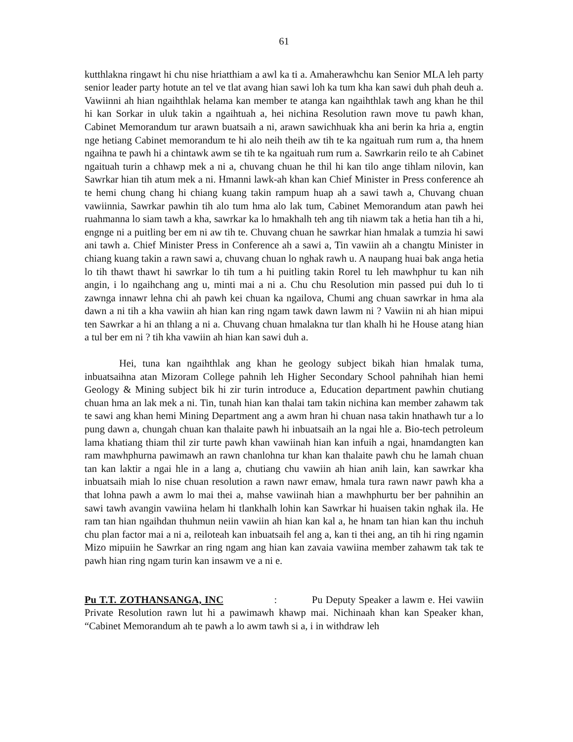61
kutthlakna ringawt hi chu nise hriatthiam a awl ka ti a. Amaherawhchu kan Senior MLA leh party senior leader party hotute an tel ve tlat avang hian sawi loh ka tum kha kan sawi duh phah deuh a. Vawiinni ah hian ngaihthlak helama kan member te atanga kan ngaihthlak tawh ang khan he thil hi kan Sorkar in uluk takin a ngaihtuah a, hei nichina Resolution rawn move tu pawh khan, Cabinet Memorandum tur arawn buatsaih a ni, arawn sawichhuak kha ani berin ka hria a, engtin nge hetiang Cabinet memorandum te hi alo neih theih aw tih te ka ngaituah rum rum a, tha hnem ngaihna te pawh hi a chintawk awm se tih te ka ngaituah rum rum a. Sawrkarin reilo te ah Cabinet ngaituah turin a chhawp mek a ni a, chuvang chuan he thil hi kan tilo ange tihlam nilovin, kan Sawrkar hian tih atum mek a ni. Hmanni lawk-ah khan kan Chief Minister in Press conference ah te hemi chung chang hi chiang kuang takin rampum huap ah a sawi tawh a, Chuvang chuan vawiinnia, Sawrkar pawhin tih alo tum hma alo lak tum, Cabinet Memorandum atan pawh hei ruahmanna lo siam tawh a kha, sawrkar ka lo hmakhalh teh ang tih niawm tak a hetia han tih a hi, engnge ni a puitling ber em ni aw tih te. Chuvang chuan he sawrkar hian hmalak a tumzia hi sawi ani tawh a. Chief Minister Press in Conference ah a sawi a, Tin vawiin ah a changtu Minister in chiang kuang takin a rawn sawi a, chuvang chuan lo nghak rawh u. A naupang huai bak anga hetia lo tih thawt thawt hi sawrkar lo tih tum a hi puitling takin Rorel tu leh mawhphur tu kan nih angin, i lo ngaihchang ang u, minti mai a ni a. Chu chu Resolution min passed pui duh lo ti zawnga innawr lehna chi ah pawh kei chuan ka ngailova, Chumi ang chuan sawrkar in hma ala dawn a ni tih a kha vawiin ah hian kan ring ngam tawk dawn lawm ni ? Vawiin ni ah hian mipui ten Sawrkar a hi an thlang a ni a. Chuvang chuan hmalakna tur tlan khalh hi he House atang hian a tul ber em ni ? tih kha vawiin ah hian kan sawi duh a.
Hei, tuna kan ngaihthlak ang khan he geology subject bikah hian hmalak tuma, inbuatsaihna atan Mizoram College pahnih leh Higher Secondary School pahnihah hian hemi Geology & Mining subject bik hi zir turin introduce a, Education department pawhin chutiang chuan hma an lak mek a ni. Tin, tunah hian kan thalai tam takin nichina kan member zahawm tak te sawi ang khan hemi Mining Department ang a awm hran hi chuan nasa takin hnathawh tur a lo pung dawn a, chungah chuan kan thalaite pawh hi inbuatsaih an la ngai hle a. Bio-tech petroleum lama khatiang thiam thil zir turte pawh khan vawiinah hian kan infuih a ngai, hnamdangten kan ram mawhphurna pawimawh an rawn chanlohna tur khan kan thalaite pawh chu he lamah chuan tan kan laktir a ngai hle in a lang a, chutiang chu vawiin ah hian anih lain, kan sawrkar kha inbuatsaih miah lo nise chuan resolution a rawn nawr emaw, hmala tura rawn nawr pawh kha a that lohna pawh a awm lo mai thei a, mahse vawiinah hian a mawhphurtu ber ber pahnihin an sawi tawh avangin vawiina helam hi tlankhalh lohin kan Sawrkar hi huaisen takin nghak ila. He ram tan hian ngaihdan thuhmun neiin vawiin ah hian kan kal a, he hnam tan hian kan thu inchuh chu plan factor mai a ni a, reiloteah kan inbuatsaih fel ang a, kan ti thei ang, an tih hi ring ngamin Mizo mipuiin he Sawrkar an ring ngam ang hian kan zavaia vawiina member zahawm tak tak te pawh hian ring ngam turin kan insawm ve a ni e.
Pu T.T. ZOTHANSANGA, INC : Pu Deputy Speaker a lawm e. Hei vawiin Private Resolution rawn lut hi a pawimawh khawp mai. Nichinaah khan kan Speaker khan, “Cabinet Memorandum ah te pawh a lo awm tawh si a, i in withdraw leh